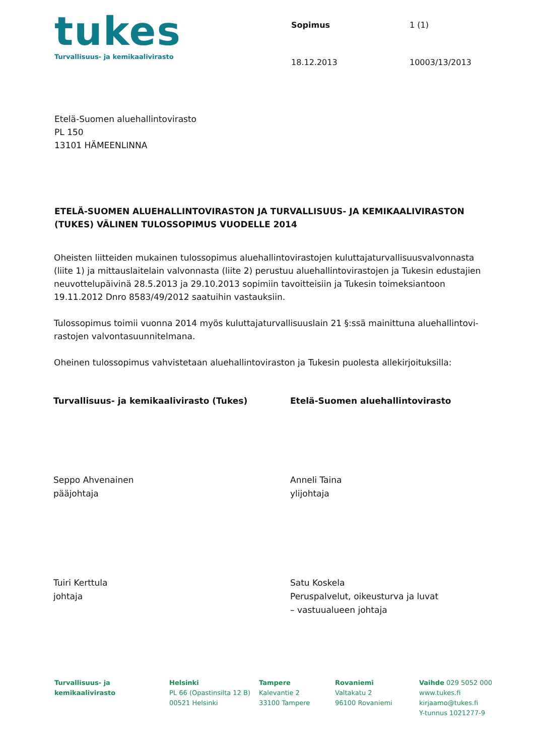tukes
Turvallisuus- ja kemikaalivirasto
Sopimus 1 (1) 18.12.2013 10003/13/2013
Etelä-Suomen aluehallintovirasto
PL 150
13101 HÄMEENLINNA
ETELÄ-SUOMEN ALUEHALLINTOVIRASTON JA TURVALLISUUS- JA KEMIKAALIVIRASTON (TUKES) VÄLINEN TULOSSOPIMUS VUODELLE 2014
Oheisten liitteiden mukainen tulossopimus aluehallintovirastojen kuluttajaturvallisuusvalvonnasta (liite 1) ja mittauslaitelain valvonnasta (liite 2) perustuu aluehallintovirastojen ja Tukesin edustajien neuvottelupäivinä 28.5.2013 ja 29.10.2013 sopimiin tavoitteisiin ja Tukesin toimeksiantoon 19.11.2012 Dnro 8583/49/2012 saatuihin vastauksiin.
Tulossopimus toimii vuonna 2014 myös kuluttajaturvallisuuslain 21 §:ssä mainittuna aluehallintovi­rastojen valvontasuunnitelmana.
Oheinen tulossopimus vahvistetaan aluehallintoviraston ja Tukesin puolesta allekirjoituksilla:
Turvallisuus- ja kemikaalivirasto (Tukes)
Seppo Ahvenainen
pääjohtaja
Tuiri Kerttula
johtaja
Etelä-Suomen aluehallintovirasto
Anneli Taina
ylijohtaja
Satu Koskela
Peruspalvelut, oikeusturva ja luvat
– vastuualueen johtaja
Turvallisuus- ja
kemikaalivirasto
Helsinki
PL 66 (Opastinsilta 12 B)
00521 Helsinki
Tampere
Kalevantie 2
33100 Tampere
Rovaniemi
Valtakatu 2
96100 Rovaniemi
Vaihde 029 5052 000
www.tukes.fi
kirjaamo@tukes.fi
Y-tunnus 1021277-9